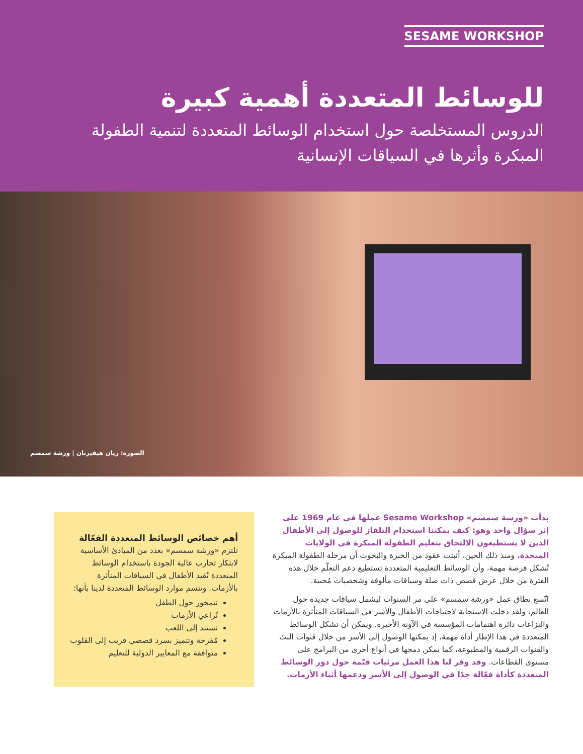SESAME WORKSHOP
للوسائط المتعددة أهمية كبيرة
الدروس المستخلصة حول استخدام الوسائط المتعددة لتنمية الطفولة المبكرة وأثرها في السياقات الإنسانية
الصورة: ريان هيفيرنان | ورشة سمسم
بدأت «ورشة سمسم» Sesame Workshop عملها في عام 1969 على إثر سؤال واحد وهو: كيف يمكننا استخدام التلفاز للوصول إلى الأطفال الذين لا يستطيعون الالتحاق بتعليم الطفولة المبكرة في الولايات المتحدة. ومنذ ذلك الحين، أثبتت عقود من الخبرة والبحوث أن مرحلة الطفولة المبكرة تُشكل فرصة مهمة، وأن الوسائط التعليمية المتعددة تستطيع دعم التعلّم خلال هذه الفترة من خلال عرض قصص ذات صلة وسياقات مألوفة وشخصيات مُحببة.
اتّسع نطاق عمل «ورشة سمسم» على مر السنوات ليشمل سياقات جديدة حول العالم، ولقد دخلت الاستجابة لاحتياجات الأطفال والأسر في السياقات المتأثرة بالأزمات والنزاعات دائرة اهتمامات المؤسسة في الآونة الأخيرة. ويمكن أن تشكل الوسائط المتعددة في هذا الإطار أداة مهمة، إذ يمكنها الوصول إلى الأسر من خلال قنوات البث والقنوات الرقمية والمطبوعة، كما يمكن دمجها في أنواع أخرى من البرامج على مستوى القطاعات. وقد وفر لنا هذا العمل مرئيات قيّمة حول دور الوسائط المتعددة كأداة فعّالة جدًا في الوصول إلى الأسر ودعمها أثناء الأزمات.
أهم خصائص الوسائط المتعددة الفعّالة
تلتزم «ورشة سمسم» بعدد من المبادئ الأساسية لابتكار تجارب عالية الجودة باستخدام الوسائط المتعددة تُفيد الأطفال في السياقات المتأثرة بالأزمات. وتتسم موارد الوسائط المتعددة لدينا بأنها:
تتمحور حول الطفل
تُراعي الأزمات
تستند إلى اللعب
مُفرحة وتتميز بسرد قصصي قريب إلى القلوب
متوافقة مع المعايير الدولية للتعليم